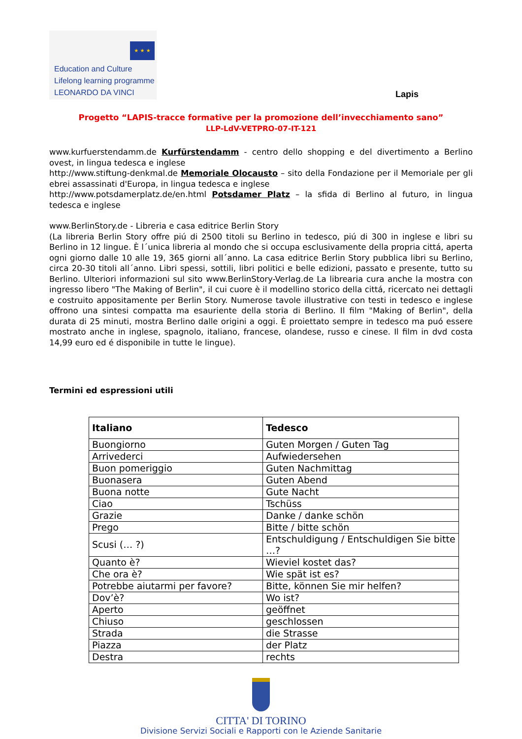★ ★ ★
Education and Culture
Lifelong learning programme
LEONARDO DA VINCI
Lapis
Progetto “LAPIS-tracce formative per la promozione dell’invecchiamento sano”
LLP-LdV-VETPRO-07-IT-121
www.kurfuerstendamm.de Kurfürstendamm - centro dello shopping e del divertimento a Berlino ovest, in lingua tedesca e inglese
http://www.stiftung-denkmal.de Memoriale Olocausto – sito della Fondazione per il Memoriale per gli ebrei assassinati d'Europa, in lingua tedesca e inglese
http://www.potsdamerplatz.de/en.html Potsdamer Platz – la sfida di Berlino al futuro, in lingua tedesca e inglese
www.BerlinStory.de - Libreria e casa editrice Berlin Story
(La libreria Berlin Story offre piú di 2500 titoli su Berlino in tedesco, piú di 300 in inglese e libri su Berlino in 12 lingue. È l´unica libreria al mondo che si occupa esclusivamente della propria cittá, aperta ogni giorno dalle 10 alle 19, 365 giorni all´anno. La casa editrice Berlin Story pubblica libri su Berlino, circa 20-30 titoli all´anno. Libri spessi, sottili, libri politici e belle edizioni, passato e presente, tutto su Berlino. Ulteriori informazioni sul sito www.BerlinStory-Verlag.de La librearia cura anche la mostra con ingresso libero "The Making of Berlin", il cui cuore è il modellino storico della cittá, ricercato nei dettagli e costruito appositamente per Berlin Story. Numerose tavole illustrative con testi in tedesco e inglese offrono una sintesi compatta ma esauriente della storia di Berlino. Il film "Making of Berlin", della durata di 25 minuti, mostra Berlino dalle origini a oggi. È proiettato sempre in tedesco ma puó essere mostrato anche in inglese, spagnolo, italiano, francese, olandese, russo e cinese. Il film in dvd costa 14,99 euro ed é disponibile in tutte le lingue).
Termini ed espressioni utili
| Italiano | Tedesco |
| --- | --- |
| Buongiorno | Guten Morgen / Guten Tag |
| Arrivederci | Aufwiedersehen |
| Buon pomeriggio | Guten Nachmittag |
| Buonasera | Guten Abend |
| Buona notte | Gute Nacht |
| Ciao | Tschüss |
| Grazie | Danke / danke schön |
| Prego | Bitte / bitte schön |
| Scusi (… ?) | Entschuldigung / Entschuldigen Sie bitte …? |
| Quanto è? | Wieviel kostet das? |
| Che ora è? | Wie spät ist es? |
| Potrebbe aiutarmi per favore? | Bitte, können Sie mir helfen? |
| Dov’è? | Wo ist? |
| Aperto | geöffnet |
| Chiuso | geschlossen |
| Strada | die Strasse |
| Piazza | der Platz |
| Destra | rechts |
CITTA' DI TORINO
Divisione Servizi Sociali e Rapporti con le Aziende Sanitarie